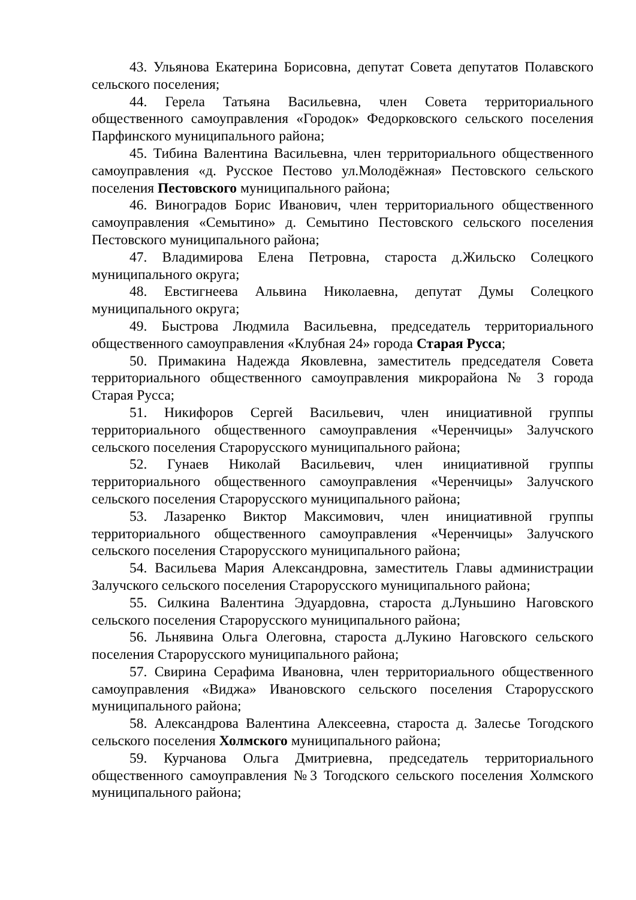43. Ульянова Екатерина Борисовна, депутат Совета депутатов Полавского сельского поселения;
44. Герела Татьяна Васильевна, член Совета территориального общественного самоуправления «Городок» Федорковского сельского поселения Парфинского муниципального района;
45. Тибина Валентина Васильевна, член территориального общественного самоуправления «д. Русское Пестово ул.Молодёжная» Пестовского сельского поселения Пестовского муниципального района;
46. Виноградов Борис Иванович, член территориального общественного самоуправления «Семытино» д. Семытино Пестовского сельского поселения Пестовского муниципального района;
47. Владимирова Елена Петровна, староста д.Жильско Солецкого муниципального округа;
48. Евстигнеева Альвина Николаевна, депутат Думы Солецкого муниципального округа;
49. Быстрова Людмила Васильевна, председатель территориального общественного самоуправления «Клубная 24» города Старая Русса;
50. Примакина Надежда Яковлевна, заместитель председателя Совета территориального общественного самоуправления микрорайона № 3 города Старая Русса;
51. Никифоров Сергей Васильевич, член инициативной группы территориального общественного самоуправления «Черенчицы» Залучского сельского поселения Старорусского муниципального района;
52. Гунаев Николай Васильевич, член инициативной группы территориального общественного самоуправления «Черенчицы» Залучского сельского поселения Старорусского муниципального района;
53. Лазаренко Виктор Максимович, член инициативной группы территориального общественного самоуправления «Черенчицы» Залучского сельского поселения Старорусского муниципального района;
54. Васильева Мария Александровна, заместитель Главы администрации Залучского сельского поселения Старорусского муниципального района;
55. Силкина Валентина Эдуардовна, староста д.Луньшино Наговского сельского поселения Старорусского муниципального района;
56. Льнявина Ольга Олеговна, староста д.Лукино Наговского сельского поселения Старорусского муниципального района;
57. Свирина Серафима Ивановна, член территориального общественного самоуправления «Виджа» Ивановского сельского поселения Старорусского муниципального района;
58. Александрова Валентина Алексеевна, староста д. Залесье Тогодского сельского поселения Холмского муниципального района;
59. Курчанова Ольга Дмитриевна, председатель территориального общественного самоуправления №3 Тогодского сельского поселения Холмского муниципального района;